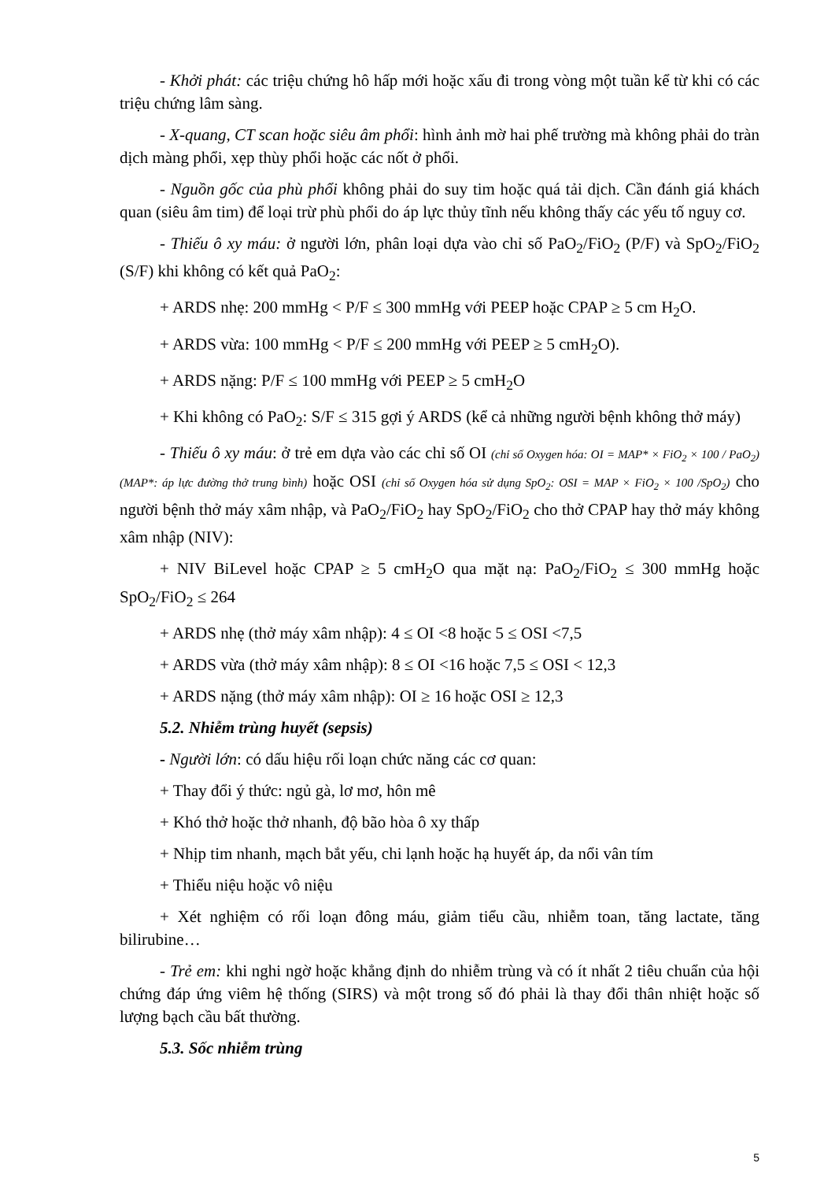- Khởi phát: các triệu chứng hô hấp mới hoặc xấu đi trong vòng một tuần kể từ khi có các triệu chứng lâm sàng.
- X-quang, CT scan hoặc siêu âm phổi: hình ảnh mờ hai phế trường mà không phải do tràn dịch màng phổi, xẹp thùy phổi hoặc các nốt ở phổi.
- Nguồn gốc của phù phổi không phải do suy tim hoặc quá tải dịch. Cần đánh giá khách quan (siêu âm tim) để loại trừ phù phổi do áp lực thủy tĩnh nếu không thấy các yếu tố nguy cơ.
- Thiếu ô xy máu: ở người lớn, phân loại dựa vào chỉ số PaO<sub>2</sub>/FiO<sub>2</sub> (P/F) và SpO<sub>2</sub>/FiO<sub>2</sub> (S/F) khi không có kết quả PaO<sub>2</sub>:
+ ARDS nhẹ: 200 mmHg < P/F ≤ 300 mmHg với PEEP hoặc CPAP ≥ 5 cm H<sub>2</sub>O.
+ ARDS vừa: 100 mmHg < P/F ≤ 200 mmHg với PEEP ≥ 5 cmH<sub>2</sub>O).
+ ARDS nặng: P/F ≤ 100 mmHg với PEEP ≥ 5 cmH<sub>2</sub>O
+ Khi không có PaO<sub>2</sub>: S/F ≤ 315 gợi ý ARDS (kể cả những người bệnh không thở máy)
- Thiếu ô xy máu: ở trẻ em dựa vào các chỉ số OI (chỉ số Oxygen hóa: OI = MAP* × FiO<sub>2</sub> × 100 / PaO<sub>2</sub>) (MAP*: áp lực đường thở trung bình) hoặc OSI (chỉ số Oxygen hóa sử dụng SpO<sub>2</sub>: OSI = MAP × FiO<sub>2</sub> × 100 /SpO<sub>2</sub>) cho người bệnh thở máy xâm nhập, và PaO<sub>2</sub>/FiO<sub>2</sub> hay SpO<sub>2</sub>/FiO<sub>2</sub> cho thở CPAP hay thở máy không xâm nhập (NIV):
+ NIV BiLevel hoặc CPAP ≥ 5 cmH<sub>2</sub>O qua mặt nạ: PaO<sub>2</sub>/FiO<sub>2</sub> ≤ 300 mmHg hoặc SpO<sub>2</sub>/FiO<sub>2</sub> ≤ 264
+ ARDS nhẹ (thở máy xâm nhập): 4 ≤ OI <8 hoặc 5 ≤ OSI <7,5
+ ARDS vừa (thở máy xâm nhập): 8 ≤ OI <16 hoặc 7,5 ≤ OSI < 12,3
+ ARDS nặng (thở máy xâm nhập): OI ≥ 16 hoặc OSI ≥ 12,3
5.2. Nhiễm trùng huyết (sepsis)
- Người lớn: có dấu hiệu rối loạn chức năng các cơ quan:
+ Thay đổi ý thức: ngủ gà, lơ mơ, hôn mê
+ Khó thở hoặc thở nhanh, độ bão hòa ô xy thấp
+ Nhịp tim nhanh, mạch bắt yếu, chi lạnh hoặc hạ huyết áp, da nổi vân tím
+ Thiểu niệu hoặc vô niệu
+ Xét nghiệm có rối loạn đông máu, giảm tiểu cầu, nhiễm toan, tăng lactate, tăng bilirubine…
- Trẻ em: khi nghi ngờ hoặc khẳng định do nhiễm trùng và có ít nhất 2 tiêu chuẩn của hội chứng đáp ứng viêm hệ thống (SIRS) và một trong số đó phải là thay đổi thân nhiệt hoặc số lượng bạch cầu bất thường.
5.3. Sốc nhiễm trùng
5